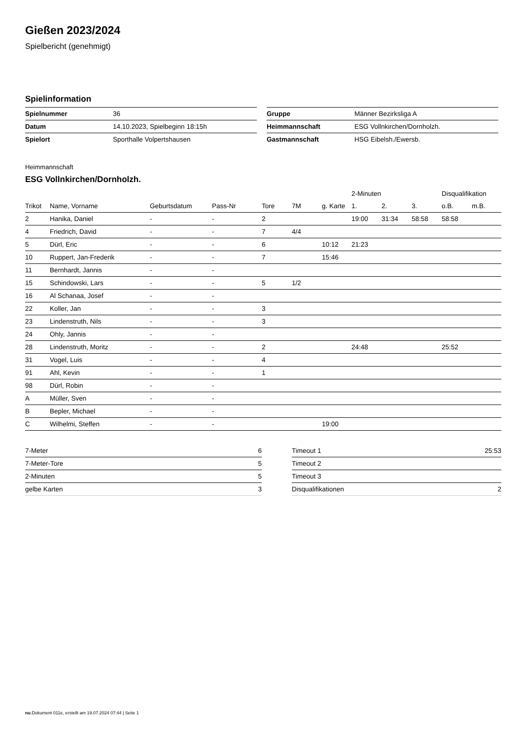Gießen 2023/2024
Spielbericht (genehmigt)
Spielinformation
| Spielnummer | 36 |
| Datum | 14.10.2023, Spielbeginn 18:15h |
| Spielort | Sporthalle Volpertshausen |
| Gruppe | Männer Bezirksliga A |
| Heimmannschaft | ESG Vollnkirchen/Dornholzh. |
| Gastmannschaft | HSG Eibelsh./Ewersb. |
Heimmannschaft
ESG Vollnkirchen/Dornholzh.
| | | | | | | | 2-Minuten | | | Disqualifikation | |
| Trikot | Name, Vorname | Geburtsdatum | Pass-Nr | Tore | 7M | g. Karte | 1. | 2. | 3. | o.B. | m.B. |
| 2 | Hanika, Daniel | - | - | 2 | | | 19:00 | 31:34 | 58:58 | 58:58 | |
| 4 | Friedrich, David | - | - | 7 | 4/4 | | | | | | |
| 5 | Dürl, Eric | - | - | 6 | | 10:12 | 21:23 | | | | |
| 10 | Ruppert, Jan-Frederik | - | - | 7 | | 15:46 | | | | | |
| 11 | Bernhardt, Jannis | - | - | | | | | | | | |
| 15 | Schindowski, Lars | - | - | 5 | 1/2 | | | | | | |
| 16 | Al Schanaa, Josef | - | - | | | | | | | | |
| 22 | Koller, Jan | - | - | 3 | | | | | | | |
| 23 | Lindenstruth, Nils | - | - | 3 | | | | | | | |
| 24 | Ohly, Jannis | - | - | | | | | | | | |
| 28 | Lindenstruth, Moritz | - | - | 2 | | | 24:48 | | | 25:52 | |
| 31 | Vogel, Luis | - | - | 4 | | | | | | | |
| 91 | Ahl, Kevin | - | - | 1 | | | | | | | |
| 98 | Dürl, Robin | - | - | | | | | | | | |
| A | Müller, Sven | - | - | | | | | | | | |
| B | Bepler, Michael | - | - | | | | | | | | |
| C | Wilhelmi, Steffen | - | - | | | 19:00 | | | | | |
| 7-Meter | 6 |
| 7-Meter-Tore | 5 |
| 2-Minuten | 5 |
| gelbe Karten | 3 |
| Timeout 1 | 25:53 |
| Timeout 2 | |
| Timeout 3 | |
| Disqualifikationen | 2 |
nu.Dokument 011e, erstellt am 19.07.2024 07:44 | Seite 1